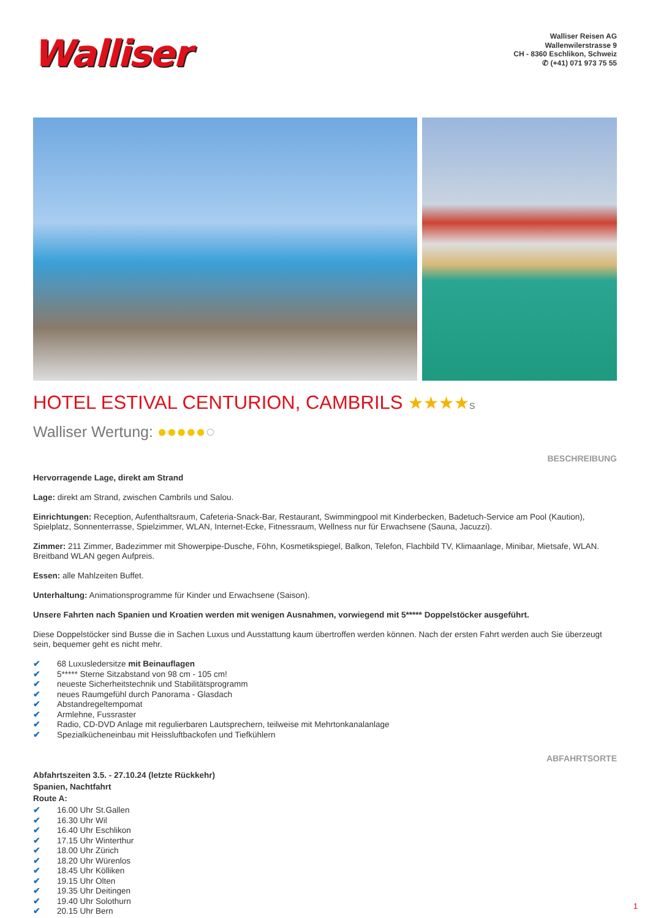Walliser
Walliser Reisen AG
Wallenwilerstrasse 9
CH - 8360 Eschlikon, Schweiz
✆ (+41) 071 973 75 55
HOTEL ESTIVAL CENTURION, CAMBRILS ★★★★S
Walliser Wertung: ●●●●●○
BESCHREIBUNG
Hervorragende Lage, direkt am Strand
Lage: direkt am Strand, zwischen Cambrils und Salou.
Einrichtungen: Reception, Aufenthaltsraum, Cafeteria-Snack-Bar, Restaurant, Swimmingpool mit Kinderbecken, Badetuch-Service am Pool (Kaution), Spielplatz, Sonnenterrasse, Spielzimmer, WLAN, Internet-Ecke, Fitnessraum, Wellness nur für Erwachsene (Sauna, Jacuzzi).
Zimmer: 211 Zimmer, Badezimmer mit Showerpipe-Dusche, Föhn, Kosmetikspiegel, Balkon, Telefon, Flachbild TV, Klimaanlage, Minibar, Mietsafe, WLAN. Breitband WLAN gegen Aufpreis.
Essen: alle Mahlzeiten Buffet.
Unterhaltung: Animationsprogramme für Kinder und Erwachsene (Saison).
Unsere Fahrten nach Spanien und Kroatien werden mit wenigen Ausnahmen, vorwiegend mit 5***** Doppelstöcker ausgeführt.
Diese Doppelstöcker sind Busse die in Sachen Luxus und Ausstattung kaum übertroffen werden können. Nach der ersten Fahrt werden auch Sie überzeugt sein, bequemer geht es nicht mehr.
✔ 68 Luxusledersitze mit Beinauflagen
✔ 5***** Sterne Sitzabstand von 98 cm - 105 cm!
✔ neueste Sicherheitstechnik und Stabilitätsprogramm
✔ neues Raumgefühl durch Panorama - Glasdach
✔ Abstandregeltempomat
✔ Armlehne, Fussraster
✔ Radio, CD-DVD Anlage mit regulierbaren Lautsprechern, teilweise mit Mehrtonkanalanlage
✔ Spezialkücheneinbau mit Heissluftbackofen und Tiefkühlern
ABFAHRTSORTE
Abfahrtszeiten 3.5. - 27.10.24 (letzte Rückkehr)
Spanien, Nachtfahrt
Route A:
✔ 16.00 Uhr St.Gallen
✔ 16.30 Uhr Wil
✔ 16.40 Uhr Eschlikon
✔ 17.15 Uhr Winterthur
✔ 18.00 Uhr Zürich
✔ 18.20 Uhr Würenlos
✔ 18.45 Uhr Kölliken
✔ 19.15 Uhr Olten
✔ 19.35 Uhr Deitingen
✔ 19.40 Uhr Solothurn
✔ 20.15 Uhr Bern
1